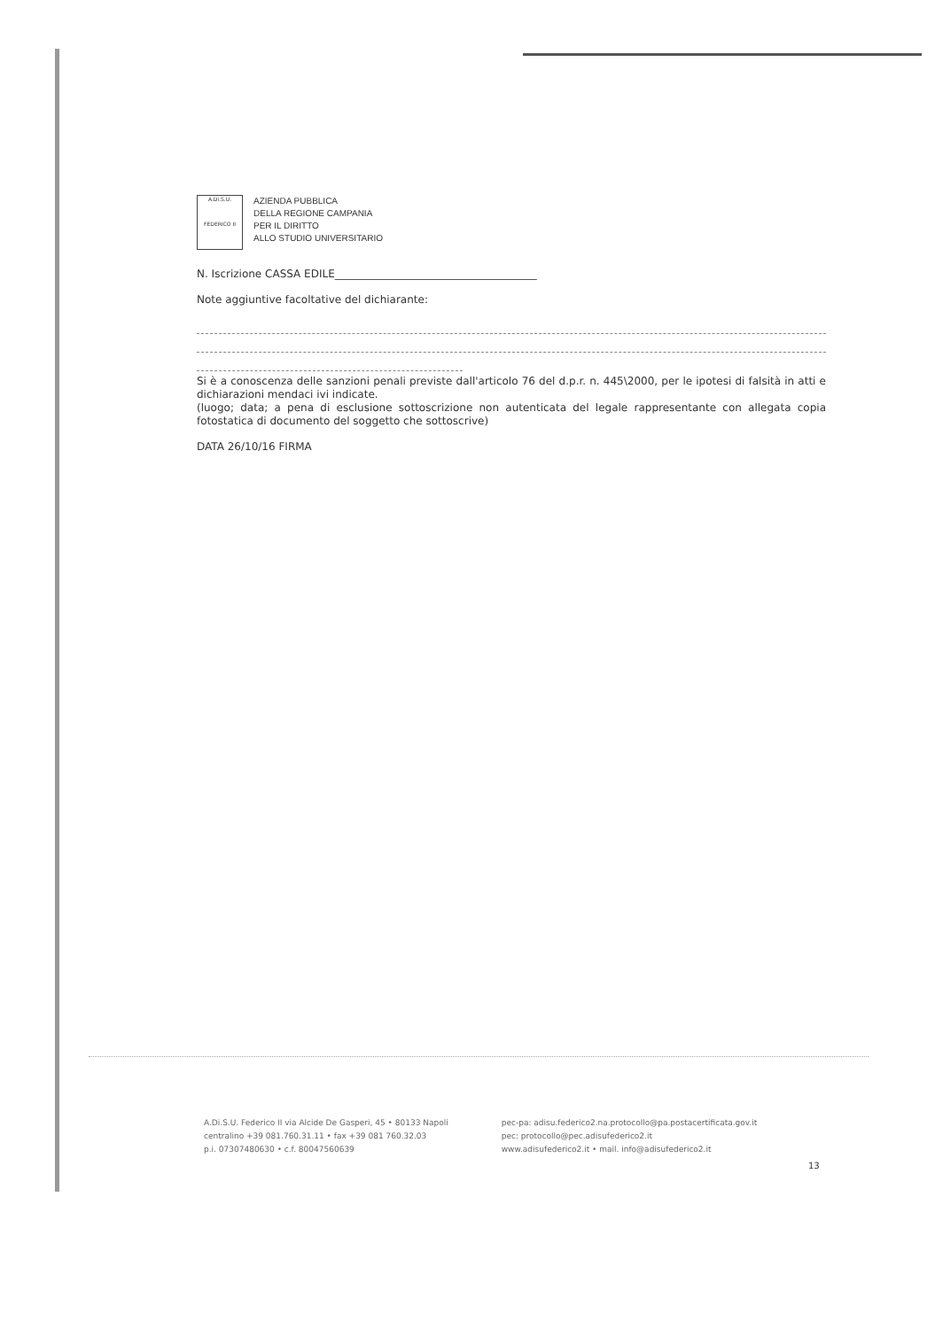A.Di.S.U.
FEDERICO II
AZIENDA PUBBLICA
DELLA REGIONE CAMPANIA
PER IL DIRITTO
ALLO STUDIO UNIVERSITARIO
N. Iscrizione CASSA EDILE______________________________________
Note aggiuntive facoltative del dichiarante:
Si è a conoscenza delle sanzioni penali previste dall'articolo 76 del d.p.r. n. 445\2000, per le ipotesi di falsità in atti e dichiarazioni mendaci ivi indicate.
(luogo; data; a pena di esclusione sottoscrizione non autenticata del legale rappresentante con allegata copia fotostatica di documento del soggetto che sottoscrive)
DATA 26/10/16 FIRMA
A.Di.S.U. Federico II via Alcide De Gasperi, 45 • 80133 Napoli
centralino +39 081.760.31.11 • fax +39 081 760.32.03
p.i. 07307480630 • c.f. 80047560639
pec-pa: adisu.federico2.na.protocollo@pa.postacertificata.gov.it
pec: protocollo@pec.adisufederico2.it
www.adisufederico2.it • mail. info@adisufederico2.it
13